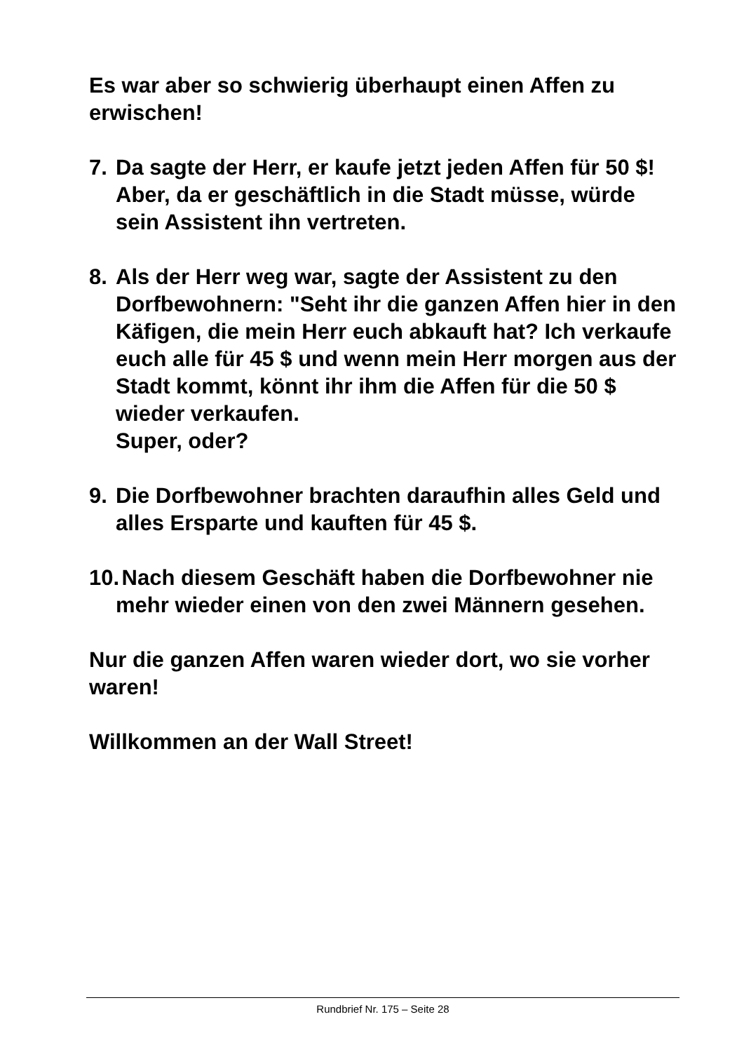Es war aber so schwierig überhaupt einen Affen zu erwischen!
7. Da sagte der Herr, er kaufe jetzt jeden Affen für 50 $! Aber, da er geschäftlich in die Stadt müsse, würde sein Assistent ihn vertreten.
8. Als der Herr weg war, sagte der Assistent zu den Dorfbewohnern: "Seht ihr die ganzen Affen hier in den Käfigen, die mein Herr euch abkauft hat? Ich verkaufe euch alle für 45 $ und wenn mein Herr morgen aus der Stadt kommt, könnt ihr ihm die Affen für die 50 $ wieder verkaufen.
Super, oder?
9. Die Dorfbewohner brachten daraufhin alles Geld und alles Ersparte und kauften für 45 $.
10. Nach diesem Geschäft haben die Dorfbewohner nie mehr wieder einen von den zwei Männern gesehen.
Nur die ganzen Affen waren wieder dort, wo sie vorher waren!
Willkommen an der Wall Street!
Rundbrief Nr. 175 – Seite 28